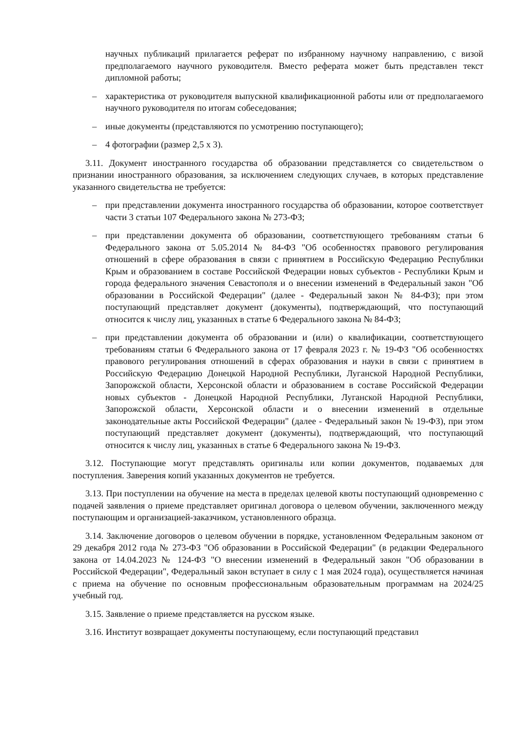научных публикаций прилагается реферат по избранному научному направлению, с визой предполагаемого научного руководителя. Вместо реферата может быть представлен текст дипломной работы;
– характеристика от руководителя выпускной квалификационной работы или от предполагаемого научного руководителя по итогам собеседования;
– иные документы (представляются по усмотрению поступающего);
– 4 фотографии (размер 2,5 х 3).
3.11. Документ иностранного государства об образовании представляется со свидетельством о признании иностранного образования, за исключением следующих случаев, в которых представление указанного свидетельства не требуется:
– при представлении документа иностранного государства об образовании, которое соответствует части 3 статьи 107 Федерального закона № 273-ФЗ;
– при представлении документа об образовании, соответствующего требованиям статьи 6 Федерального закона от 5.05.2014 № 84-ФЗ "Об особенностях правового регулирования отношений в сфере образования в связи с принятием в Российскую Федерацию Республики Крым и образованием в составе Российской Федерации новых субъектов - Республики Крым и города федерального значения Севастополя и о внесении изменений в Федеральный закон "Об образовании в Российской Федерации" (далее - Федеральный закон № 84-ФЗ); при этом поступающий представляет документ (документы), подтверждающий, что поступающий относится к числу лиц, указанных в статье 6 Федерального закона № 84-ФЗ;
– при представлении документа об образовании и (или) о квалификации, соответствующего требованиям статьи 6 Федерального закона от 17 февраля 2023 г. № 19-ФЗ "Об особенностях правового регулирования отношений в сферах образования и науки в связи с принятием в Российскую Федерацию Донецкой Народной Республики, Луганской Народной Республики, Запорожской области, Херсонской области и образованием в составе Российской Федерации новых субъектов - Донецкой Народной Республики, Луганской Народной Республики, Запорожской области, Херсонской области и о внесении изменений в отдельные законодательные акты Российской Федерации" (далее - Федеральный закон № 19-ФЗ), при этом поступающий представляет документ (документы), подтверждающий, что поступающий относится к числу лиц, указанных в статье 6 Федерального закона № 19-ФЗ.
3.12. Поступающие могут представлять оригиналы или копии документов, подаваемых для поступления. Заверения копий указанных документов не требуется.
3.13. При поступлении на обучение на места в пределах целевой квоты поступающий одновременно с подачей заявления о приеме представляет оригинал договора о целевом обучении, заключенного между поступающим и организацией-заказчиком, установленного образца.
3.14. Заключение договоров о целевом обучении в порядке, установленном Федеральным законом от 29 декабря 2012 года № 273-ФЗ "Об образовании в Российской Федерации" (в редакции Федерального закона от 14.04.2023 № 124-ФЗ "О внесении изменений в Федеральный закон "Об образовании в Российской Федерации", Федеральный закон вступает в силу с 1 мая 2024 года), осуществляется начиная с приема на обучение по основным профессиональным образовательным программам на 2024/25 учебный год.
3.15. Заявление о приеме представляется на русском языке.
3.16. Институт возвращает документы поступающему, если поступающий представил